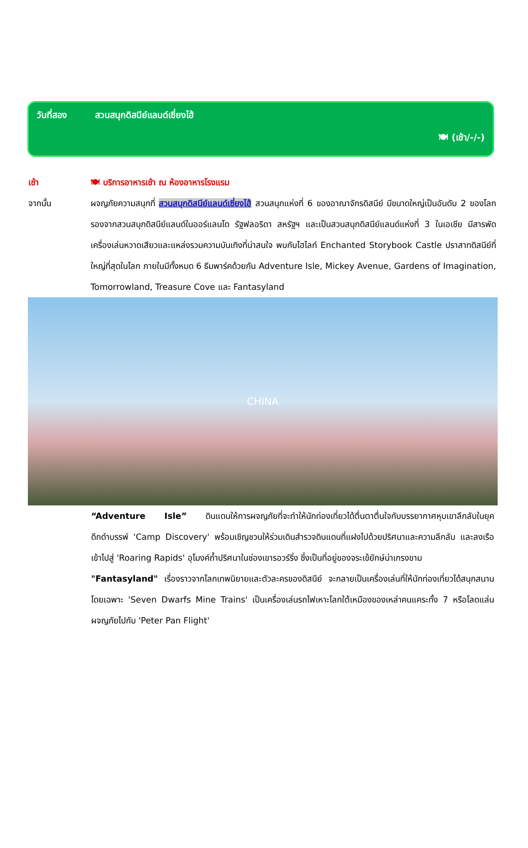วันที่สอง สวนสนุกดิสนีย์แลนด์เซี่ยงไฮ้
🍽 (เช้า/-/-)
เช้า 🍽 บริการอาหารเช้า ณ ห้องอาหารโรงแรม
จากนั้น ผจญภัยความสนุกที่ สวนสนุกดิสนีย์แลนด์เซี่ยงไฮ้ สวนสนุกแห่งที่ 6 ของอาณาจักรดิสนีย์ มีขนาดใหญ่เป็นอันดับ 2 ของโลกรองจากสวนสนุกดิสนีย์แลนด์ในออร์แลนโด รัฐฟลอริดา สหรัฐฯ และเป็นสวนสนุกดิสนีย์แลนด์แห่งที่ 3 ในเอเชีย มีสารพัดเครื่องเล่นหวาดเสียวและแหล่งรวมความบันเทิงที่น่าสนใจ พบกับไฮไลท์ Enchanted Storybook Castle ปราสาทดิสนีย์ที่ใหญ่ที่สุดในโลก ภายในมีทั้งหมด 6 ธีมพาร์คด้วยกัน Adventure Isle, Mickey Avenue, Gardens of Imagination, Tomorrowland, Treasure Cove และ Fantasyland
CHINA
“Adventure Isle” ดินแดนให้การผจญภัยที่จะทำให้นักท่องเที่ยวได้ตื่นตาตื่นใจกับบรรยากาศหุบเขาลึกลับในยุคดึกดำบรรพ์ 'Camp Discovery' พร้อมเชิญชวนให้ร่วมเดินสำรวจดินแดนที่แฝงไปด้วยปริศนาและความลึกลับ และลงเรือเข้าไปสู่ 'Roaring Rapids' อุโมงค์ถ้ำปริศนาในช่องเขารอวร์ริ่ง ซึ่งเป็นที่อยู่ของจระเข้ยักษ์น่าเกรงขาม
"Fantasyland" เรื่องราวจากโลกเทพนิยายและตัวละครของดิสนีย์ จะกลายเป็นเครื่องเล่นที่ให้นักท่องเที่ยวได้สนุกสนาน โดยเฉพาะ 'Seven Dwarfs Mine Trains' เป็นเครื่องเล่นรถไฟเหาะโลกใต้เหมืองของเหล่าคนแคระทั้ง 7 หรือโลดแล่นผจญภัยไปกับ 'Peter Pan Flight'